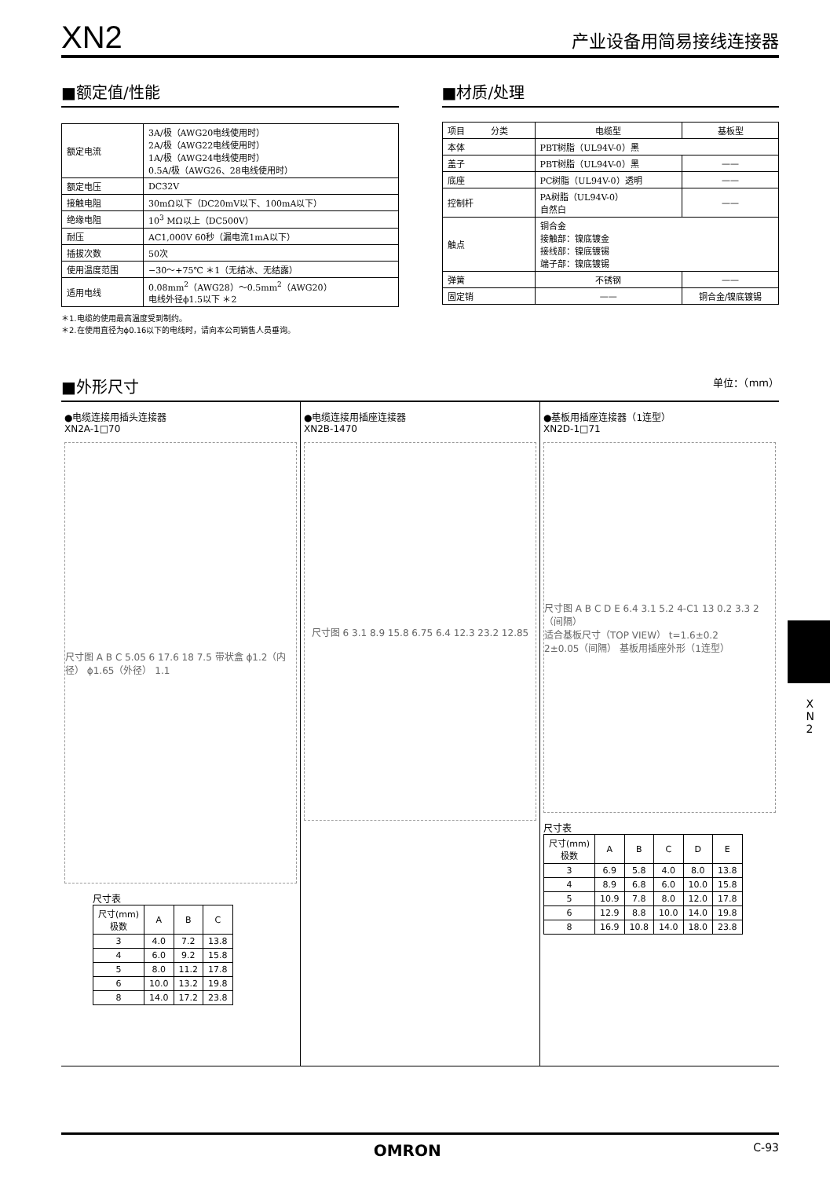XN2 产业设备用简易接线连接器
■额定值/性能
| 额定电流 | 3A/极（AWG20电线使用时） 2A/极（AWG22电线使用时） 1A/极（AWG24电线使用时） 0.5A/极（AWG26、28电线使用时） |
| 额定电压 | DC32V |
| 接触电阻 | 30mΩ以下（DC20mV以下、100mA以下） |
| 绝缘电阻 | 10<sup>3</sup> MΩ以上（DC500V） |
| 耐压 | AC1,000V 60秒（漏电流1mA以下） |
| 插拔次数 | 50次 |
| 使用温度范围 | −30～+75℃ ＊1（无结冰、无结露） |
| 适用电线 | 0.08mm<sup>2</sup>（AWG28）～0.5mm<sup>2</sup>（AWG20） 电线外径ϕ1.5以下 ＊2 |
＊1.电缆的使用最高温度受到制约。
＊2.在使用直径为ϕ0.16以下的电线时，请向本公司销售人员垂询。
■材质/处理
| 项目 分类 | 电缆型 | 基板型 |
| --- | --- | --- |
| 本体 | PBT树脂（UL94V-0）黑 | |
| 盖子 | PBT树脂（UL94V-0）黑 | —— |
| 底座 | PC树脂（UL94V-0）透明 | —— |
| 控制杆 | PA树脂（UL94V-0） 自然白 | —— |
| 触点 | 铜合金 接触部：镍底镀金 接线部：镍底镀锡 端子部：镍底镀锡 | |
| 弹簧 | 不锈钢 | —— |
| 固定销 | —— | 铜合金/镍底镀锡 |
■外形尺寸 单位：（mm）
●电缆连接用插头连接器
XN2A-1□70
尺寸图 A B C 5.05 6 17.6 18 7.5 带状盒 ϕ1.2（内径） ϕ1.65（外径） 1.1
尺寸表
| 尺寸(mm) 极数 | A | B | C |
| --- | --- | --- | --- |
| 3 | 4.0 | 7.2 | 13.8 |
| 4 | 6.0 | 9.2 | 15.8 |
| 5 | 8.0 | 11.2 | 17.8 |
| 6 | 10.0 | 13.2 | 19.8 |
| 8 | 14.0 | 17.2 | 23.8 |
●电缆连接用插座连接器
XN2B-1470
尺寸图 6 3.1 8.9 15.8 6.75 6.4 12.3 23.2 12.85
●基板用插座连接器（1连型）
XN2D-1□71
尺寸图 A B C D E 6.4 3.1 5.2 4-C1 13 0.2 3.3 2（间隔）
适合基板尺寸（TOP VIEW） t=1.6±0.2
2±0.05（间隔） 基板用插座外形（1连型）
尺寸表
| 尺寸(mm) 极数 | A | B | C | D | E |
| --- | --- | --- | --- | --- | --- |
| 3 | 6.9 | 5.8 | 4.0 | 8.0 | 13.8 |
| 4 | 8.9 | 6.8 | 6.0 | 10.0 | 15.8 |
| 5 | 10.9 | 7.8 | 8.0 | 12.0 | 17.8 |
| 6 | 12.9 | 8.8 | 10.0 | 14.0 | 19.8 |
| 8 | 16.9 | 10.8 | 14.0 | 18.0 | 23.8 |
X
N
2
OMRON C-93